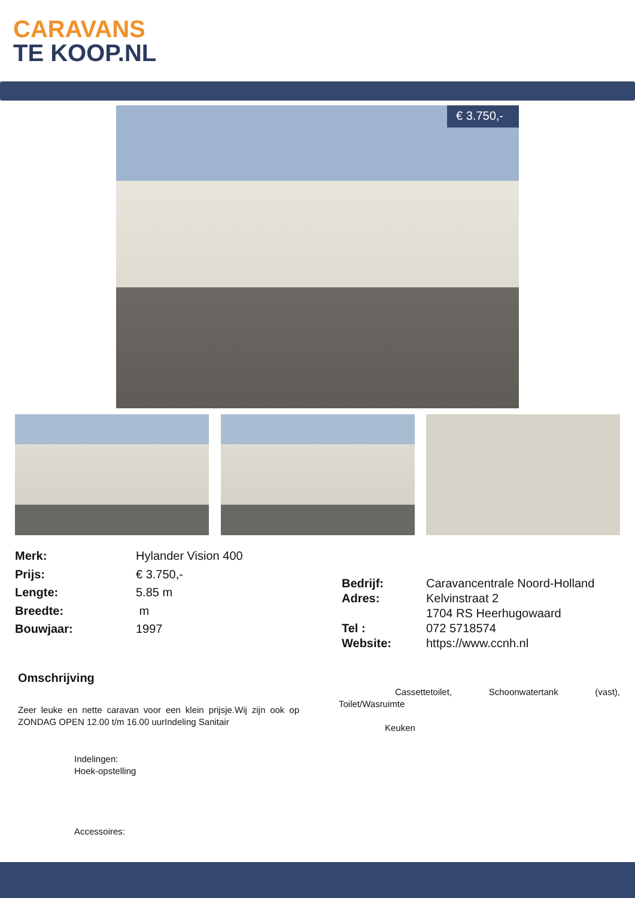CARAVANS
TE KOOP.NL
€ 3.750,-
| Merk: | Hylander Vision 400 |
| Prijs: | € 3.750,- |
| Lengte: | 5.85 m |
| Breedte: | m |
| Bouwjaar: | 1997 |
| Bedrijf: | Caravancentrale Noord-Holland |
| Adres: | Kelvinstraat 2 1704 RS Heerhugowaard |
| Tel : | 072 5718574 |
| Website: | https://www.ccnh.nl |
Omschrijving
Zeer leuke en nette caravan voor een klein prijsje.Wij zijn ook op ZONDAG OPEN 12.00 t/m 16.00 uurIndeling Sanitair
Cassettetoilet, Schoonwatertank (vast),
Toilet/Wasruimte
Keuken
Indelingen:
Hoek-opstelling
Accessoires: